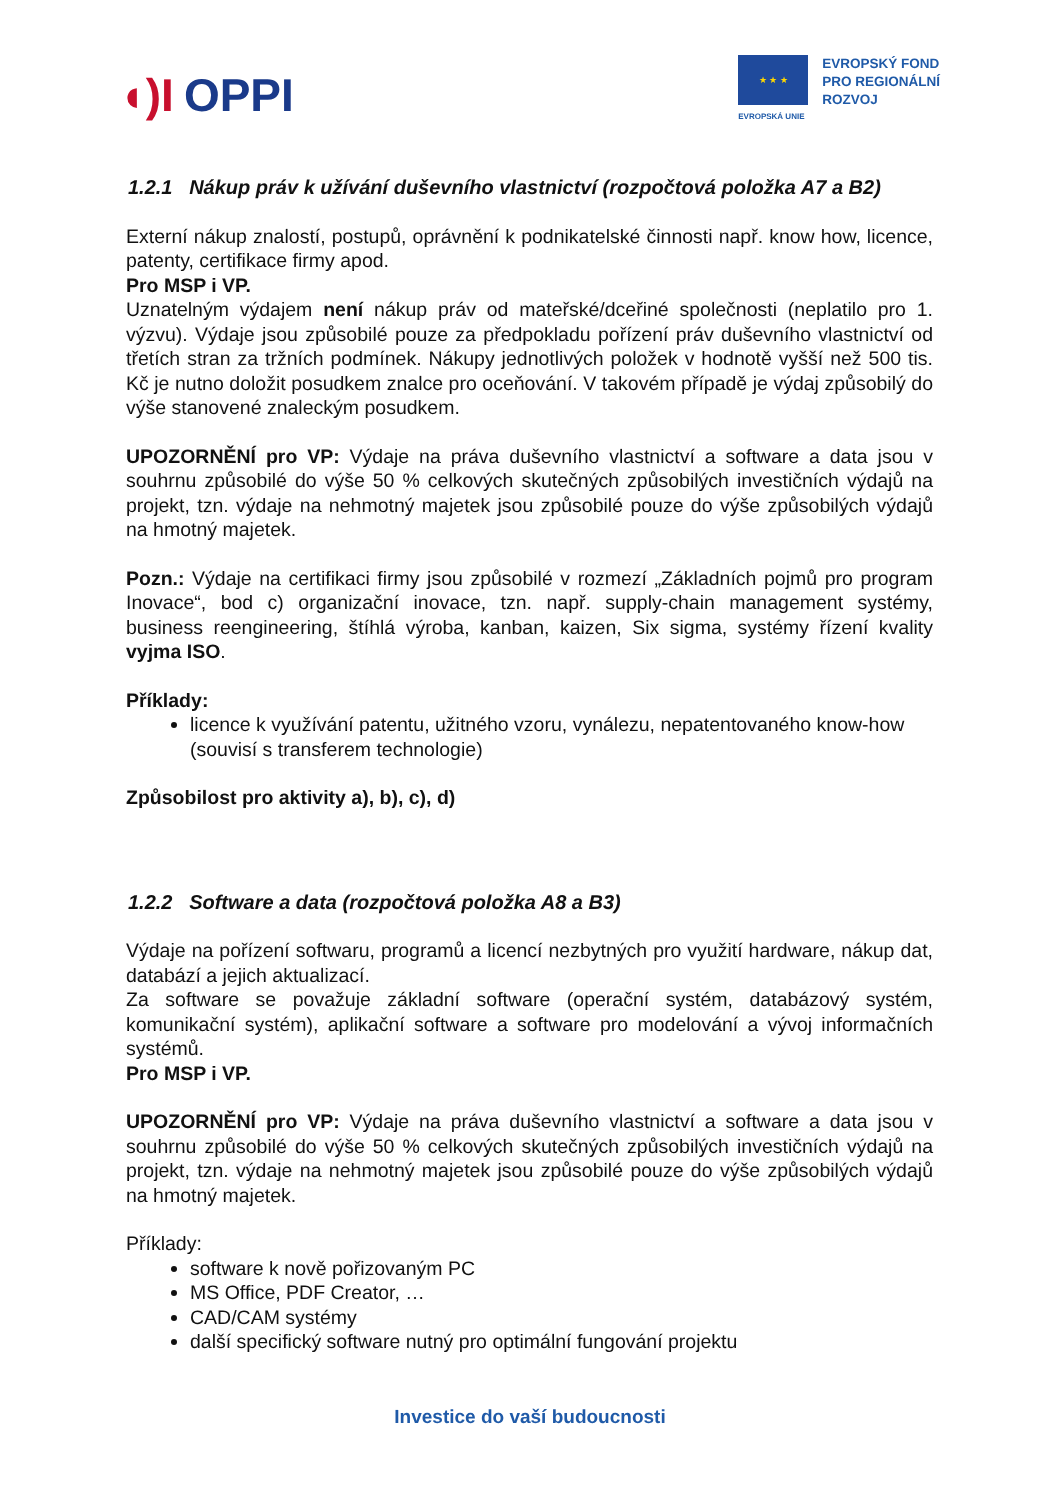◖)I OPPI
★ ★ ★
EVROPSKÁ UNIE
EVROPSKÝ FOND
PRO REGIONÁLNÍ
ROZVOJ
1.2.1 Nákup práv k užívání duševního vlastnictví (rozpočtová položka A7 a B2)
Externí nákup znalostí, postupů, oprávnění k podnikatelské činnosti např. know how, licence, patenty, certifikace firmy apod.
Pro MSP i VP.
Uznatelným výdajem není nákup práv od mateřské/dceřiné společnosti (neplatilo pro 1. výzvu). Výdaje jsou způsobilé pouze za předpokladu pořízení práv duševního vlastnictví od třetích stran za tržních podmínek. Nákupy jednotlivých položek v hodnotě vyšší než 500 tis. Kč je nutno doložit posudkem znalce pro oceňování. V takovém případě je výdaj způsobilý do výše stanovené znaleckým posudkem.
UPOZORNĚNÍ pro VP: Výdaje na práva duševního vlastnictví a software a data jsou v souhrnu způsobilé do výše 50 % celkových skutečných způsobilých investičních výdajů na projekt, tzn. výdaje na nehmotný majetek jsou způsobilé pouze do výše způsobilých výdajů na hmotný majetek.
Pozn.: Výdaje na certifikaci firmy jsou způsobilé v rozmezí „Základních pojmů pro program Inovace“, bod c) organizační inovace, tzn. např. supply-chain management systémy, business reengineering, štíhlá výroba, kanban, kaizen, Six sigma, systémy řízení kvality vyjma ISO.
Příklady:
licence k využívání patentu, užitného vzoru, vynálezu, nepatentovaného know-how (souvisí s transferem technologie)
Způsobilost pro aktivity a), b), c), d)
1.2.2 Software a data (rozpočtová položka A8 a B3)
Výdaje na pořízení softwaru, programů a licencí nezbytných pro využití hardware, nákup dat, databází a jejich aktualizací.
Za software se považuje základní software (operační systém, databázový systém, komunikační systém), aplikační software a software pro modelování a vývoj informačních systémů.
Pro MSP i VP.
UPOZORNĚNÍ pro VP: Výdaje na práva duševního vlastnictví a software a data jsou v souhrnu způsobilé do výše 50 % celkových skutečných způsobilých investičních výdajů na projekt, tzn. výdaje na nehmotný majetek jsou způsobilé pouze do výše způsobilých výdajů na hmotný majetek.
Příklady:
software k nově pořizovaným PC
MS Office, PDF Creator, …
CAD/CAM systémy
další specifický software nutný pro optimální fungování projektu
Investice do vaší budoucnosti